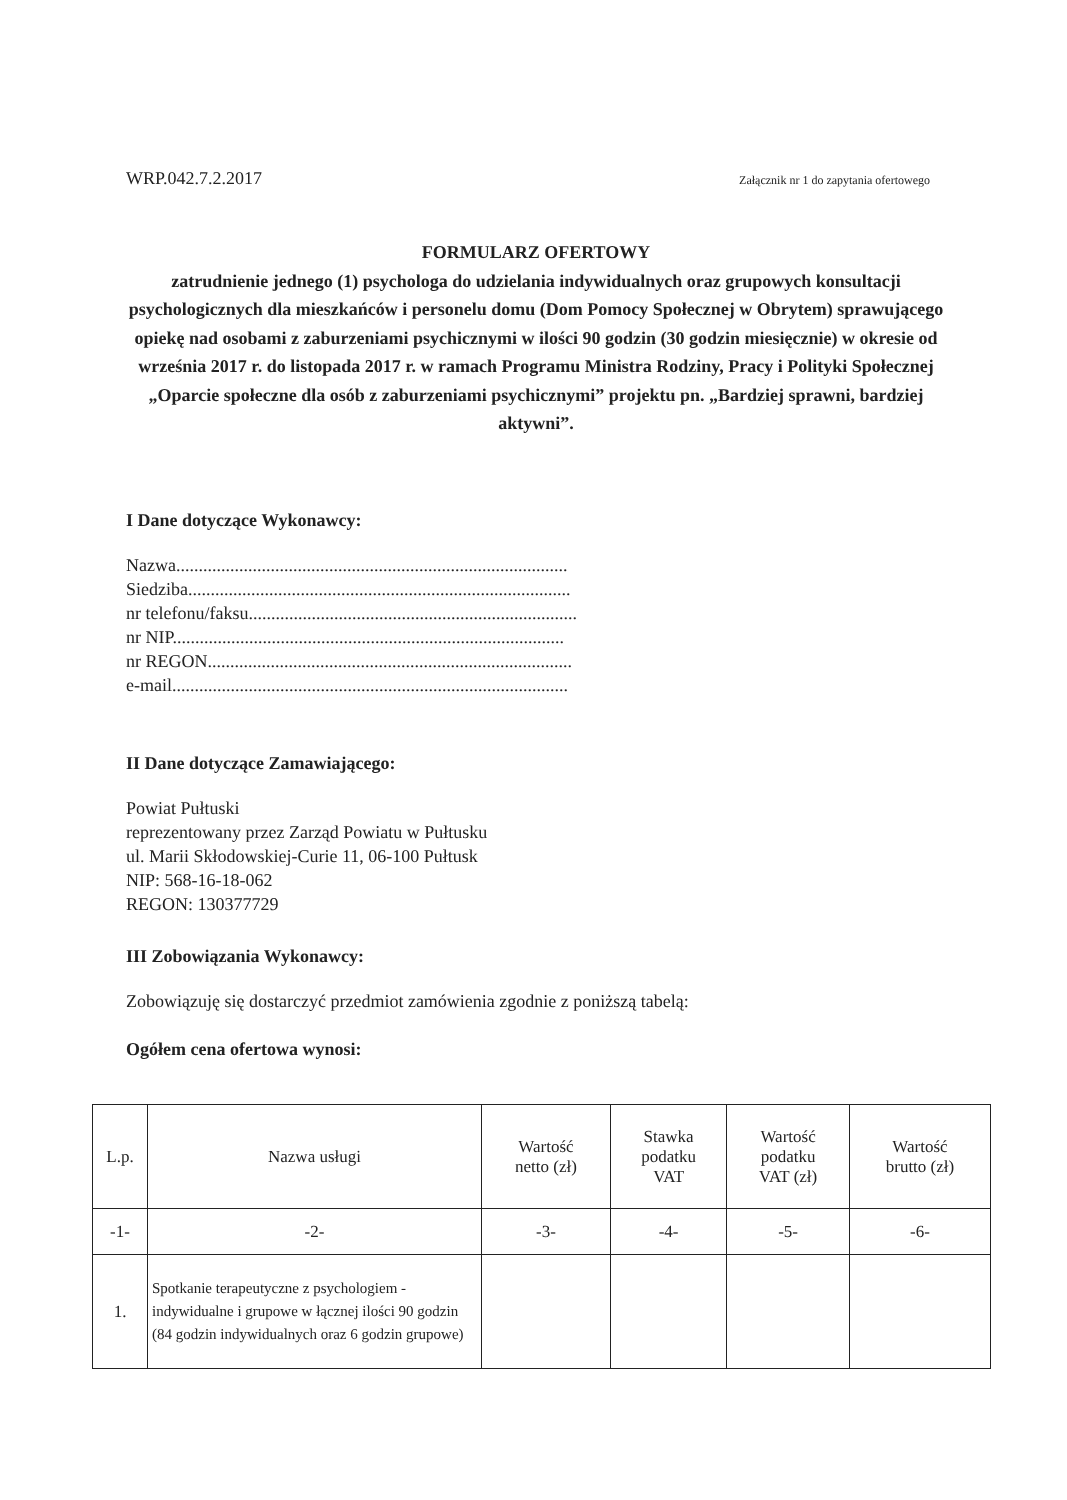WRP.042.7.2.2017 Załącznik nr 1 do zapytania ofertowego
FORMULARZ OFERTOWY
zatrudnienie jednego (1) psychologa do udzielania indywidualnych oraz grupowych konsultacji psychologicznych dla mieszkańców i personelu domu (Dom Pomocy Społecznej w Obrytem) sprawującego opiekę nad osobami z zaburzeniami psychicznymi w ilości 90 godzin (30 godzin miesięcznie) w okresie od września 2017 r. do listopada 2017 r. w ramach Programu Ministra Rodziny, Pracy i Polityki Społecznej „Oparcie społeczne dla osób z zaburzeniami psychicznymi” projektu pn. „Bardziej sprawni, bardziej aktywni”.
I Dane dotyczące Wykonawcy:
Nazwa.......................................................................................
Siedziba.....................................................................................
nr telefonu/faksu.........................................................................
nr NIP.......................................................................................
nr REGON.................................................................................
e-mail........................................................................................
II Dane dotyczące Zamawiającego:
Powiat Pułtuski
reprezentowany przez Zarząd Powiatu w Pułtusku
ul. Marii Skłodowskiej-Curie 11, 06-100 Pułtusk
NIP: 568-16-18-062
REGON: 130377729
III Zobowiązania Wykonawcy:
Zobowiązuję się dostarczyć przedmiot zamówienia zgodnie z poniższą tabelą:
Ogółem cena ofertowa wynosi:
| L.p. | Nazwa usługi | Wartość netto (zł) | Stawka podatku VAT | Wartość podatku VAT (zł) | Wartość brutto (zł) |
| --- | --- | --- | --- | --- | --- |
| -1- | -2- | -3- | -4- | -5- | -6- |
| 1. | Spotkanie terapeutyczne z psychologiem - indywidualne i grupowe w łącznej ilości 90 godzin (84 godzin indywidualnych oraz 6 godzin grupowe) | | | | |